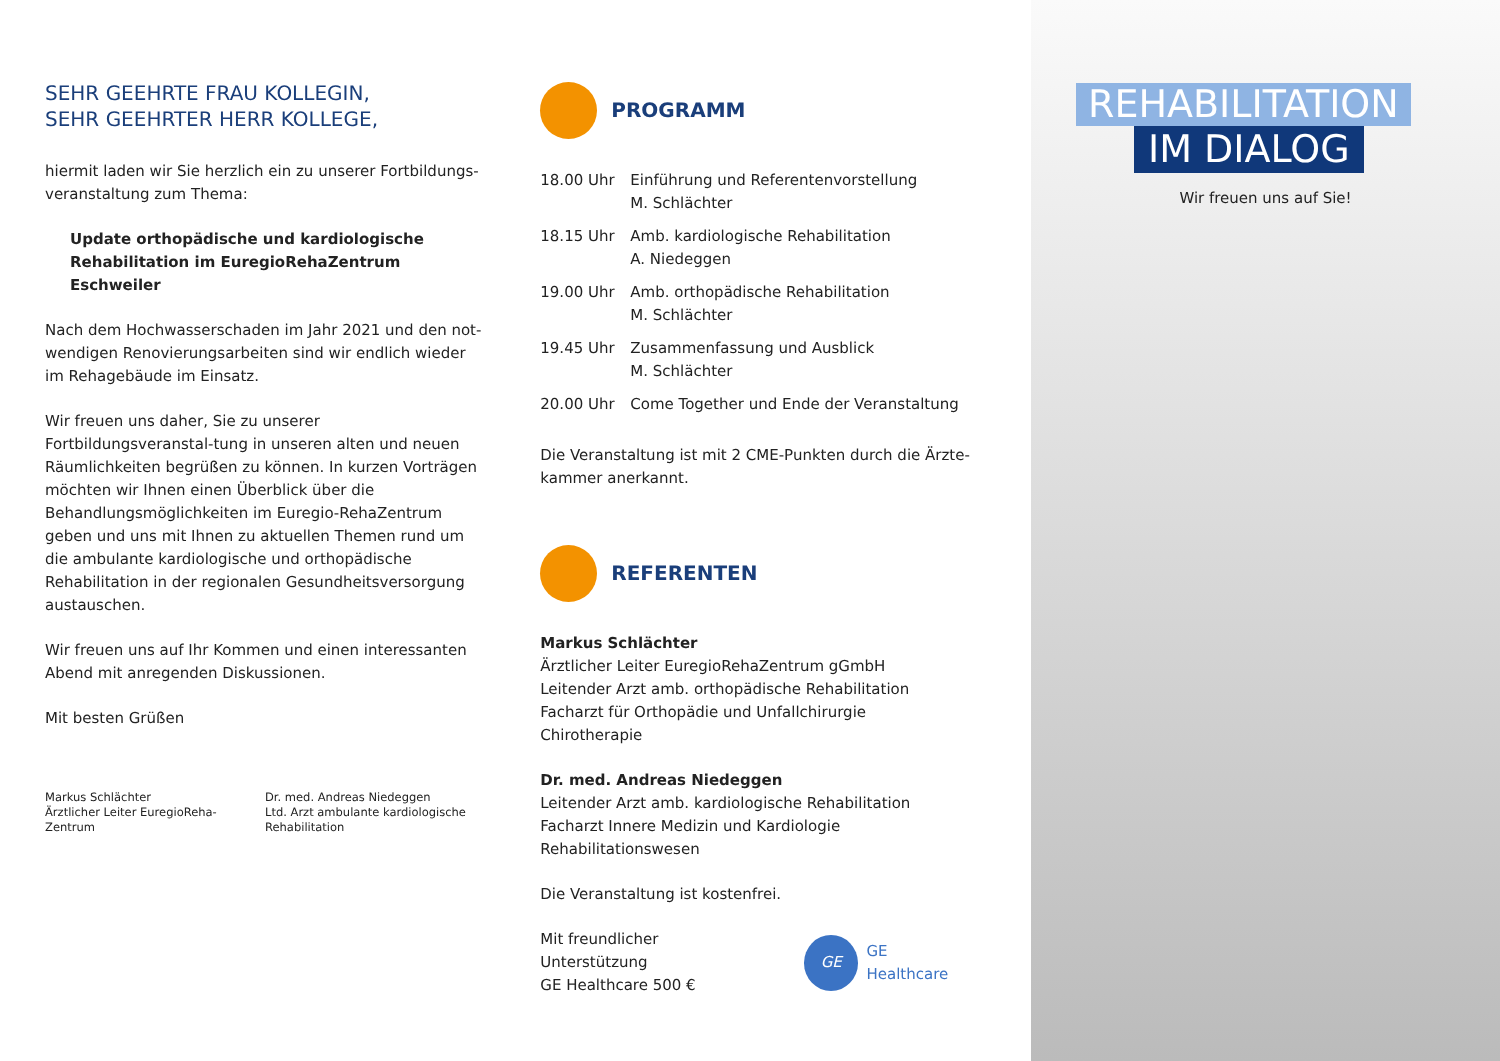SEHR GEEHRTE FRAU KOLLEGIN,
SEHR GEEHRTER HERR KOLLEGE,
hiermit laden wir Sie herzlich ein zu unserer Fortbildungs-veranstaltung zum Thema:
Update orthopädische und kardiologische Rehabilitation im EuregioRehaZentrum Eschweiler
Nach dem Hochwasserschaden im Jahr 2021 und den not-wendigen Renovierungsarbeiten sind wir endlich wieder im Rehagebäude im Einsatz.
Wir freuen uns daher, Sie zu unserer Fortbildungsveranstal-tung in unseren alten und neuen Räumlichkeiten begrüßen zu können. In kurzen Vorträgen möchten wir Ihnen einen Überblick über die Behandlungsmöglichkeiten im Euregio-RehaZentrum geben und uns mit Ihnen zu aktuellen Themen rund um die ambulante kardiologische und orthopädische Rehabilitation in der regionalen Gesundheitsversorgung austauschen.
Wir freuen uns auf Ihr Kommen und einen interessanten Abend mit anregenden Diskussionen.
Mit besten Grüßen
Markus Schlächter
Ärztlicher Leiter EuregioReha-Zentrum
Dr. med. Andreas Niedeggen
Ltd. Arzt ambulante kardiologische Rehabilitation
PROGRAMM
| 18.00 Uhr | Einführung und Referentenvorstellung M. Schlächter |
| 18.15 Uhr | Amb. kardiologische Rehabilitation A. Niedeggen |
| 19.00 Uhr | Amb. orthopädische Rehabilitation M. Schlächter |
| 19.45 Uhr | Zusammenfassung und Ausblick M. Schlächter |
| 20.00 Uhr | Come Together und Ende der Veranstaltung |
Die Veranstaltung ist mit 2 CME-Punkten durch die Ärzte-kammer anerkannt.
REFERENTEN
Markus Schlächter
Ärztlicher Leiter EuregioRehaZentrum gGmbH
Leitender Arzt amb. orthopädische Rehabilitation
Facharzt für Orthopädie und Unfallchirurgie
Chirotherapie
Dr. med. Andreas Niedeggen
Leitender Arzt amb. kardiologische Rehabilitation
Facharzt Innere Medizin und Kardiologie
Rehabilitationswesen
Die Veranstaltung ist kostenfrei.
Mit freundlicher Unterstützung
GE Healthcare 500 €
GE GE Healthcare
REHABILITATION
IM DIALOG
Wir freuen uns auf Sie!